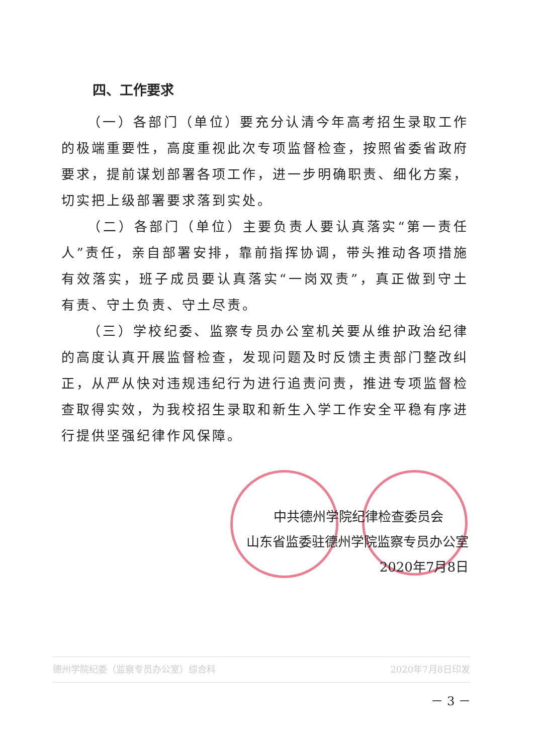四、工作要求
（一）各部门（单位）要充分认清今年高考招生录取工作的极端重要性，高度重视此次专项监督检查，按照省委省政府要求，提前谋划部署各项工作，进一步明确职责、细化方案，切实把上级部署要求落到实处。
（二）各部门（单位）主要负责人要认真落实“第一责任人”责任，亲自部署安排，靠前指挥协调，带头推动各项措施有效落实，班子成员要认真落实“一岗双责”，真正做到守土有责、守土负责、守土尽责。
（三）学校纪委、监察专员办公室机关要从维护政治纪律的高度认真开展监督检查，发现问题及时反馈主责部门整改纠正，从严从快对违规违纪行为进行追责问责，推进专项监督检查取得实效，为我校招生录取和新生入学工作安全平稳有序进行提供坚强纪律作风保障。
中共德州学院纪律检查委员会
山东省监委驻德州学院监察专员办公室
2020年7月8日
德州学院纪委（监察专员办公室）综合科 2020年7月8日印发
－ 3 －